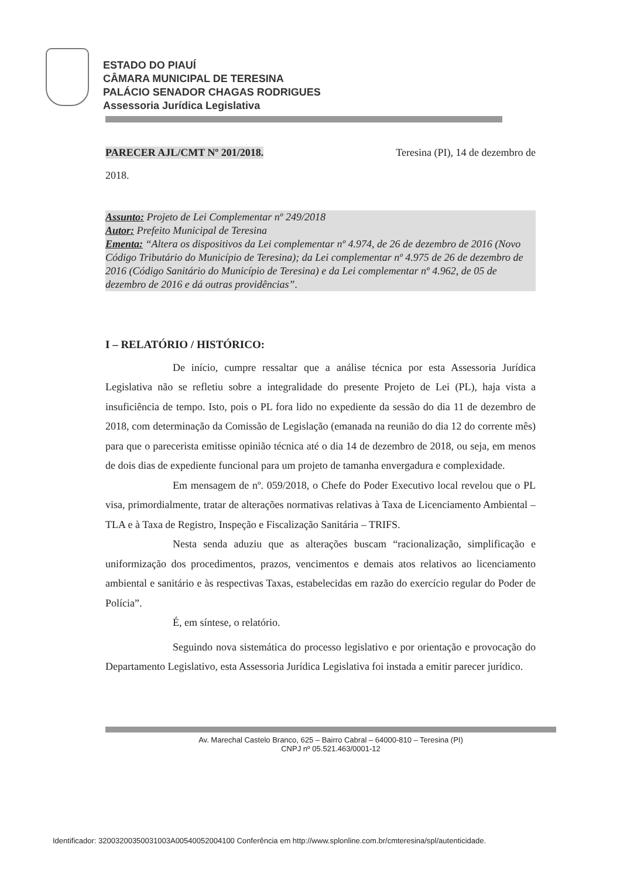ESTADO DO PIAUÍ
CÂMARA MUNICIPAL DE TERESINA
PALÁCIO SENADOR CHAGAS RODRIGUES
Assessoria Jurídica Legislativa
PARECER AJL/CMT Nº 201/2018. Teresina (PI), 14 de dezembro de
2018.
Assunto: Projeto de Lei Complementar nº 249/2018
Autor: Prefeito Municipal de Teresina
Ementa: “Altera os dispositivos da Lei complementar nº 4.974, de 26 de dezembro de 2016 (Novo Código Tributário do Município de Teresina); da Lei complementar nº 4.975 de 26 de dezembro de 2016 (Código Sanitário do Município de Teresina) e da Lei complementar nº 4.962, de 05 de dezembro de 2016 e dá outras providências”.
I – RELATÓRIO / HISTÓRICO:
De início, cumpre ressaltar que a análise técnica por esta Assessoria Jurídica Legislativa não se refletiu sobre a integralidade do presente Projeto de Lei (PL), haja vista a insuficiência de tempo. Isto, pois o PL fora lido no expediente da sessão do dia 11 de dezembro de 2018, com determinação da Comissão de Legislação (emanada na reunião do dia 12 do corrente mês) para que o parecerista emitisse opinião técnica até o dia 14 de dezembro de 2018, ou seja, em menos de dois dias de expediente funcional para um projeto de tamanha envergadura e complexidade.
Em mensagem de nº. 059/2018, o Chefe do Poder Executivo local revelou que o PL visa, primordialmente, tratar de alterações normativas relativas à Taxa de Licenciamento Ambiental – TLA e à Taxa de Registro, Inspeção e Fiscalização Sanitária – TRIFS.
Nesta senda aduziu que as alterações buscam “racionalização, simplificação e uniformização dos procedimentos, prazos, vencimentos e demais atos relativos ao licenciamento ambiental e sanitário e às respectivas Taxas, estabelecidas em razão do exercício regular do Poder de Polícia”.
É, em síntese, o relatório.
Seguindo nova sistemática do processo legislativo e por orientação e provocação do Departamento Legislativo, esta Assessoria Jurídica Legislativa foi instada a emitir parecer jurídico.
Av. Marechal Castelo Branco, 625 – Bairro Cabral – 64000-810 – Teresina (PI)
CNPJ nº 05.521.463/0001-12
Identificador: 32003200350031003A00540052004100 Conferência em http://www.splonline.com.br/cmteresina/spl/autenticidade.